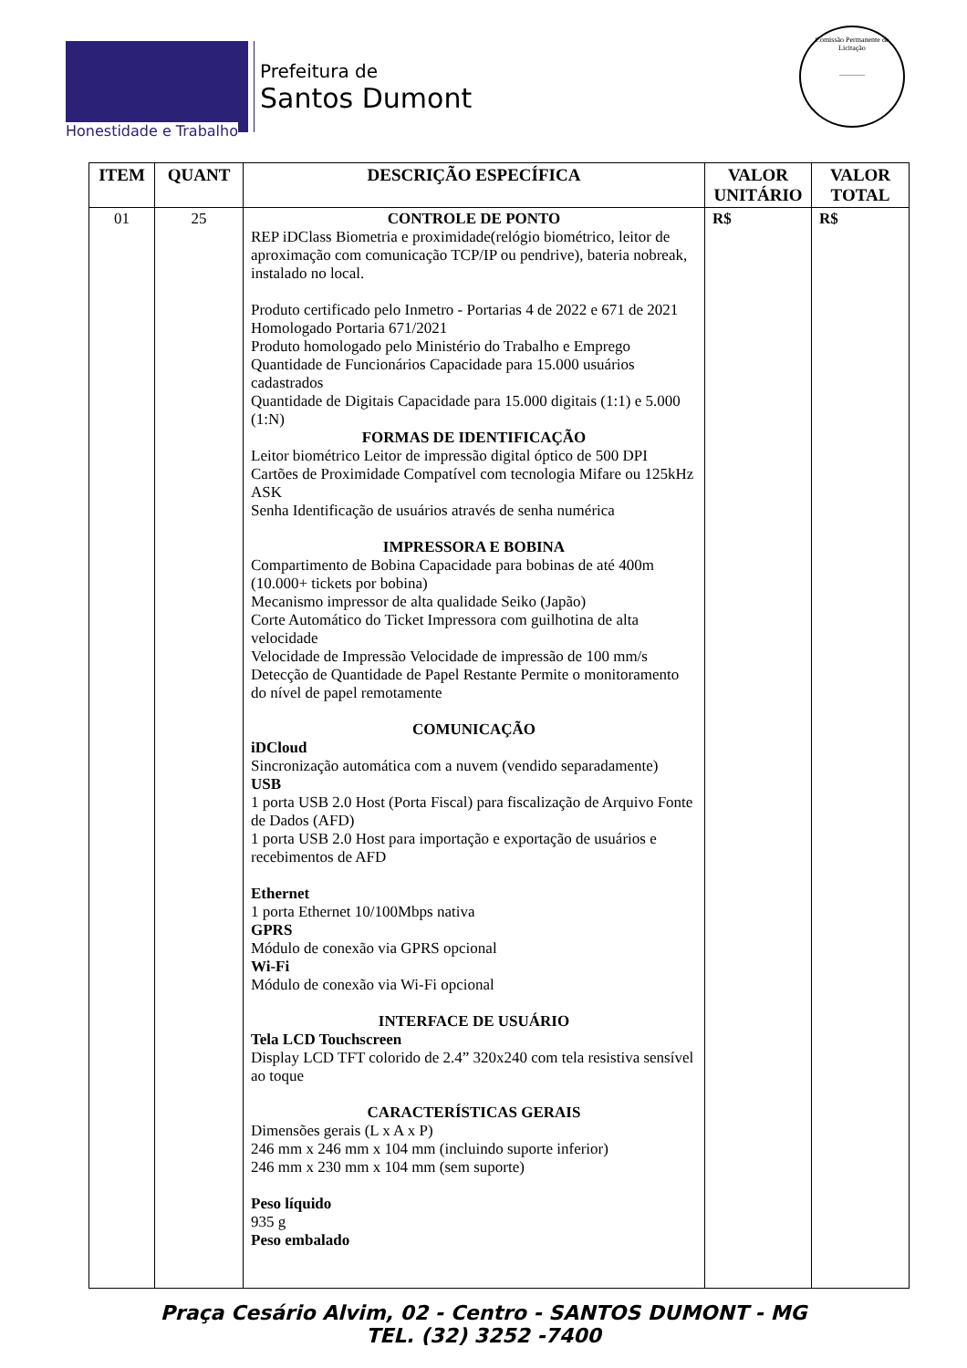Honestidade e Trabalho
Prefeitura de
Santos Dumont
Comissão Permanente de Licitação
_______
| ITEM | QUANT | DESCRIÇÃO ESPECÍFICA | VALOR UNITÁRIO | VALOR TOTAL |
| --- | --- | --- | --- | --- |
| 01 | 25 | CONTROLE DE PONTO REP iDClass Biometria e proximidade(relógio biométrico, leitor de aproximação com comunicação TCP/IP ou pendrive), bateria nobreak, instalado no local. Produto certificado pelo Inmetro - Portarias 4 de 2022 e 671 de 2021 Homologado Portaria 671/2021 Produto homologado pelo Ministério do Trabalho e Emprego Quantidade de Funcionários Capacidade para 15.000 usuários cadastrados Quantidade de Digitais Capacidade para 15.000 digitais (1:1) e 5.000 (1:N) FORMAS DE IDENTIFICAÇÃO Leitor biométrico Leitor de impressão digital óptico de 500 DPI Cartões de Proximidade Compatível com tecnologia Mifare ou 125kHz ASK Senha Identificação de usuários através de senha numérica IMPRESSORA E BOBINA Compartimento de Bobina Capacidade para bobinas de até 400m (10.000+ tickets por bobina) Mecanismo impressor de alta qualidade Seiko (Japão) Corte Automático do Ticket Impressora com guilhotina de alta velocidade Velocidade de Impressão Velocidade de impressão de 100 mm/s Detecção de Quantidade de Papel Restante Permite o monitoramento do nível de papel remotamente COMUNICAÇÃO iDCloud Sincronização automática com a nuvem (vendido separadamente) USB 1 porta USB 2.0 Host (Porta Fiscal) para fiscalização de Arquivo Fonte de Dados (AFD) 1 porta USB 2.0 Host para importação e exportação de usuários e recebimentos de AFD Ethernet 1 porta Ethernet 10/100Mbps nativa GPRS Módulo de conexão via GPRS opcional Wi-Fi Módulo de conexão via Wi-Fi opcional INTERFACE DE USUÁRIO Tela LCD Touchscreen Display LCD TFT colorido de 2.4” 320x240 com tela resistiva sensível ao toque CARACTERÍSTICAS GERAIS Dimensões gerais (L x A x P) 246 mm x 246 mm x 104 mm (incluindo suporte inferior) 246 mm x 230 mm x 104 mm (sem suporte) Peso líquido 935 g Peso embalado | R$ | R$ |
Praça Cesário Alvim, 02 - Centro - SANTOS DUMONT - MG
TEL. (32) 3252 -7400